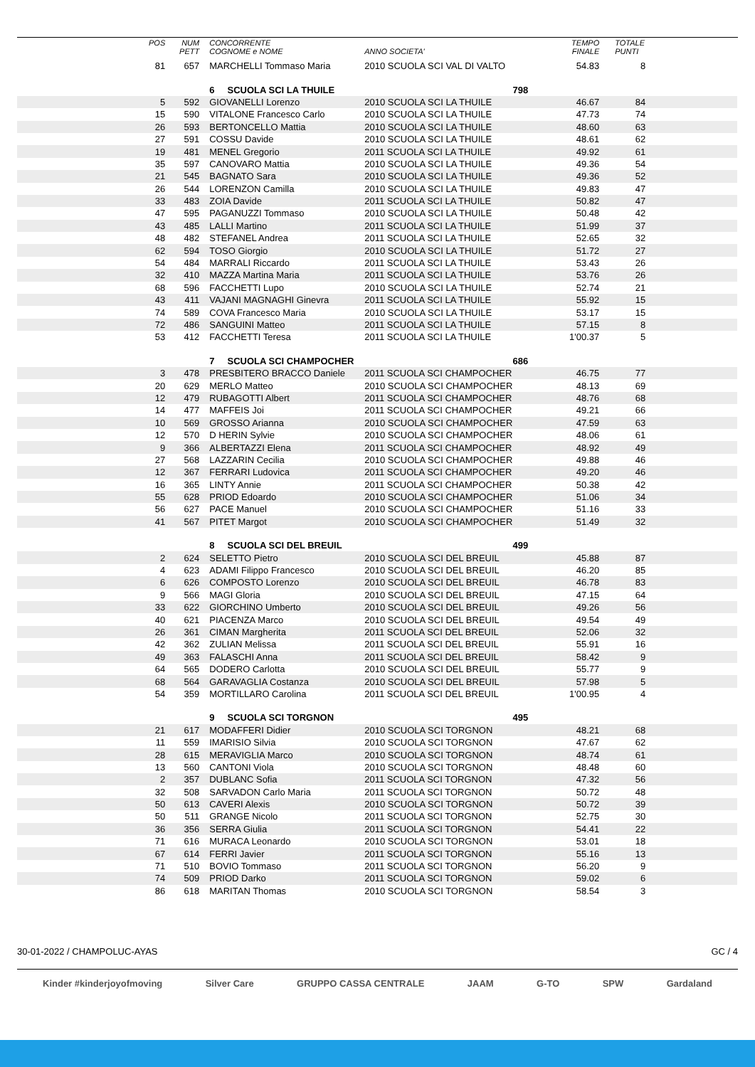| | POS | NUM PETT | CONCORRENTE COGNOME e NOME | ANNO SOCIETA' | TEMPO FINALE | TOTALE PUNTI | |
| --- | --- | --- | --- | --- | --- | --- | --- |
| | 81 | 657 | MARCHELLI Tommaso Maria | 2010 SCUOLA SCI VAL DI VALTO | 54.83 | 8 | |
| | | | 6 SCUOLA SCI LA THUILE | 798 | | | |
| | 5 | 592 | GIOVANELLI Lorenzo | 2010 SCUOLA SCI LA THUILE | 46.67 | 84 | |
| | 15 | 590 | VITALONE Francesco Carlo | 2010 SCUOLA SCI LA THUILE | 47.73 | 74 | |
| | 26 | 593 | BERTONCELLO Mattia | 2010 SCUOLA SCI LA THUILE | 48.60 | 63 | |
| | 27 | 591 | COSSU Davide | 2010 SCUOLA SCI LA THUILE | 48.61 | 62 | |
| | 19 | 481 | MENEL Gregorio | 2011 SCUOLA SCI LA THUILE | 49.92 | 61 | |
| | 35 | 597 | CANOVARO Mattia | 2010 SCUOLA SCI LA THUILE | 49.36 | 54 | |
| | 21 | 545 | BAGNATO Sara | 2010 SCUOLA SCI LA THUILE | 49.36 | 52 | |
| | 26 | 544 | LORENZON Camilla | 2010 SCUOLA SCI LA THUILE | 49.83 | 47 | |
| | 33 | 483 | ZOIA Davide | 2011 SCUOLA SCI LA THUILE | 50.82 | 47 | |
| | 47 | 595 | PAGANUZZI Tommaso | 2010 SCUOLA SCI LA THUILE | 50.48 | 42 | |
| | 43 | 485 | LALLI Martino | 2011 SCUOLA SCI LA THUILE | 51.99 | 37 | |
| | 48 | 482 | STEFANEL Andrea | 2011 SCUOLA SCI LA THUILE | 52.65 | 32 | |
| | 62 | 594 | TOSO Giorgio | 2010 SCUOLA SCI LA THUILE | 51.72 | 27 | |
| | 54 | 484 | MARRALI Riccardo | 2011 SCUOLA SCI LA THUILE | 53.43 | 26 | |
| | 32 | 410 | MAZZA Martina Maria | 2011 SCUOLA SCI LA THUILE | 53.76 | 26 | |
| | 68 | 596 | FACCHETTI Lupo | 2010 SCUOLA SCI LA THUILE | 52.74 | 21 | |
| | 43 | 411 | VAJANI MAGNAGHI Ginevra | 2011 SCUOLA SCI LA THUILE | 55.92 | 15 | |
| | 74 | 589 | COVA Francesco Maria | 2010 SCUOLA SCI LA THUILE | 53.17 | 15 | |
| | 72 | 486 | SANGUINI Matteo | 2011 SCUOLA SCI LA THUILE | 57.15 | 8 | |
| | 53 | 412 | FACCHETTI Teresa | 2011 SCUOLA SCI LA THUILE | 1'00.37 | 5 | |
| | | | 7 SCUOLA SCI CHAMPOCHER | 686 | | | |
| | 3 | 478 | PRESBITERO BRACCO Daniele | 2011 SCUOLA SCI CHAMPOCHER | 46.75 | 77 | |
| | 20 | 629 | MERLO Matteo | 2010 SCUOLA SCI CHAMPOCHER | 48.13 | 69 | |
| | 12 | 479 | RUBAGOTTI Albert | 2011 SCUOLA SCI CHAMPOCHER | 48.76 | 68 | |
| | 14 | 477 | MAFFEIS Joi | 2011 SCUOLA SCI CHAMPOCHER | 49.21 | 66 | |
| | 10 | 569 | GROSSO Arianna | 2010 SCUOLA SCI CHAMPOCHER | 47.59 | 63 | |
| | 12 | 570 | D HERIN Sylvie | 2010 SCUOLA SCI CHAMPOCHER | 48.06 | 61 | |
| | 9 | 366 | ALBERTAZZI Elena | 2011 SCUOLA SCI CHAMPOCHER | 48.92 | 49 | |
| | 27 | 568 | LAZZARIN Cecilia | 2010 SCUOLA SCI CHAMPOCHER | 49.88 | 46 | |
| | 12 | 367 | FERRARI Ludovica | 2011 SCUOLA SCI CHAMPOCHER | 49.20 | 46 | |
| | 16 | 365 | LINTY Annie | 2011 SCUOLA SCI CHAMPOCHER | 50.38 | 42 | |
| | 55 | 628 | PRIOD Edoardo | 2010 SCUOLA SCI CHAMPOCHER | 51.06 | 34 | |
| | 56 | 627 | PACE Manuel | 2010 SCUOLA SCI CHAMPOCHER | 51.16 | 33 | |
| | 41 | 567 | PITET Margot | 2010 SCUOLA SCI CHAMPOCHER | 51.49 | 32 | |
| | | | 8 SCUOLA SCI DEL BREUIL | 499 | | | |
| | 2 | 624 | SELETTO Pietro | 2010 SCUOLA SCI DEL BREUIL | 45.88 | 87 | |
| | 4 | 623 | ADAMI Filippo Francesco | 2010 SCUOLA SCI DEL BREUIL | 46.20 | 85 | |
| | 6 | 626 | COMPOSTO Lorenzo | 2010 SCUOLA SCI DEL BREUIL | 46.78 | 83 | |
| | 9 | 566 | MAGI Gloria | 2010 SCUOLA SCI DEL BREUIL | 47.15 | 64 | |
| | 33 | 622 | GIORCHINO Umberto | 2010 SCUOLA SCI DEL BREUIL | 49.26 | 56 | |
| | 40 | 621 | PIACENZA Marco | 2010 SCUOLA SCI DEL BREUIL | 49.54 | 49 | |
| | 26 | 361 | CIMAN Margherita | 2011 SCUOLA SCI DEL BREUIL | 52.06 | 32 | |
| | 42 | 362 | ZULIAN Melissa | 2011 SCUOLA SCI DEL BREUIL | 55.91 | 16 | |
| | 49 | 363 | FALASCHI Anna | 2011 SCUOLA SCI DEL BREUIL | 58.42 | 9 | |
| | 64 | 565 | DODERO Carlotta | 2010 SCUOLA SCI DEL BREUIL | 55.77 | 9 | |
| | 68 | 564 | GARAVAGLIA Costanza | 2010 SCUOLA SCI DEL BREUIL | 57.98 | 5 | |
| | 54 | 359 | MORTILLARO Carolina | 2011 SCUOLA SCI DEL BREUIL | 1'00.95 | 4 | |
| | | | 9 SCUOLA SCI TORGNON | 495 | | | |
| | 21 | 617 | MODAFFERI Didier | 2010 SCUOLA SCI TORGNON | 48.21 | 68 | |
| | 11 | 559 | IMARISIO Silvia | 2010 SCUOLA SCI TORGNON | 47.67 | 62 | |
| | 28 | 615 | MERAVIGLIA Marco | 2010 SCUOLA SCI TORGNON | 48.74 | 61 | |
| | 13 | 560 | CANTONI Viola | 2010 SCUOLA SCI TORGNON | 48.48 | 60 | |
| | 2 | 357 | DUBLANC Sofia | 2011 SCUOLA SCI TORGNON | 47.32 | 56 | |
| | 32 | 508 | SARVADON Carlo Maria | 2011 SCUOLA SCI TORGNON | 50.72 | 48 | |
| | 50 | 613 | CAVERI Alexis | 2010 SCUOLA SCI TORGNON | 50.72 | 39 | |
| | 50 | 511 | GRANGE Nicolo | 2011 SCUOLA SCI TORGNON | 52.75 | 30 | |
| | 36 | 356 | SERRA Giulia | 2011 SCUOLA SCI TORGNON | 54.41 | 22 | |
| | 71 | 616 | MURACA Leonardo | 2010 SCUOLA SCI TORGNON | 53.01 | 18 | |
| | 67 | 614 | FERRI Javier | 2011 SCUOLA SCI TORGNON | 55.16 | 13 | |
| | 71 | 510 | BOVIO Tommaso | 2011 SCUOLA SCI TORGNON | 56.20 | 9 | |
| | 74 | 509 | PRIOD Darko | 2011 SCUOLA SCI TORGNON | 59.02 | 6 | |
| | 86 | 618 | MARITAN Thomas | 2010 SCUOLA SCI TORGNON | 58.54 | 3 | |
30-01-2022 / CHAMPOLUC-AYAS GC / 4
Kinder #kinderjoyofmoving Silver Care GRUPPO CASSA CENTRALE JAAM G-TO SPW Gardaland